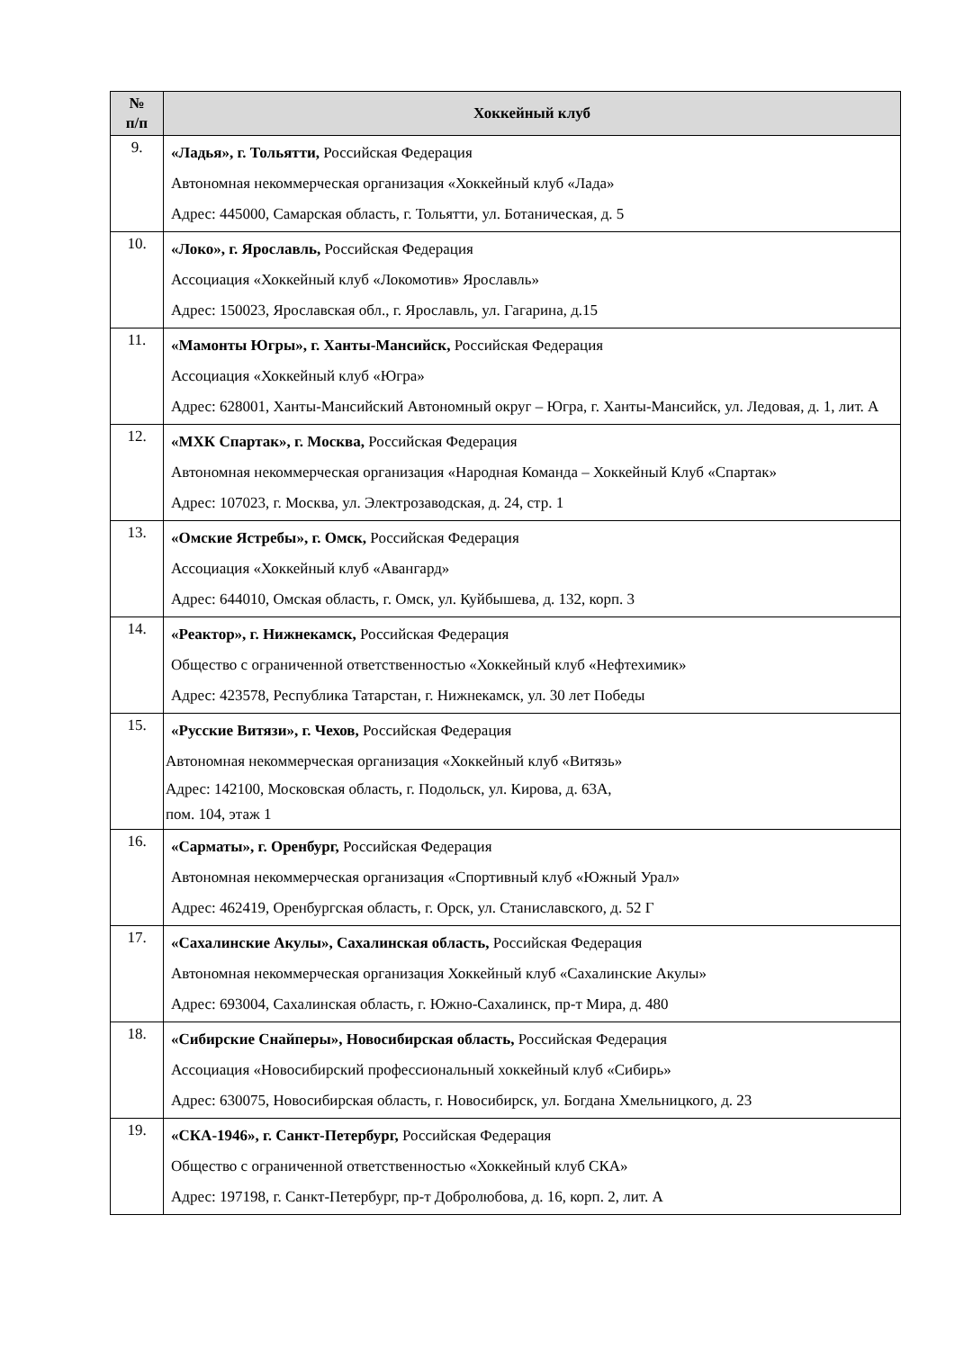| № п/п | Хоккейный клуб |
| --- | --- |
| 9. | «Ладья», г. Тольятти, Российская Федерация Автономная некоммерческая организация «Хоккейный клуб «Лада» Адрес: 445000, Самарская область, г. Тольятти, ул. Ботаническая, д. 5 |
| 10. | «Локо», г. Ярославль, Российская Федерация Ассоциация «Хоккейный клуб «Локомотив» Ярославль» Адрес: 150023, Ярославская обл., г. Ярославль, ул. Гагарина, д.15 |
| 11. | «Мамонты Югры», г. Ханты-Мансийск, Российская Федерация Ассоциация «Хоккейный клуб «Югра» Адрес: 628001, Ханты-Мансийский Автономный округ – Югра, г. Ханты-Мансийск, ул. Ледовая, д. 1, лит. А |
| 12. | «МХК Спартак», г. Москва, Российская Федерация Автономная некоммерческая организация «Народная Команда – Хоккейный Клуб «Спартак» Адрес: 107023, г. Москва, ул. Электрозаводская, д. 24, стр. 1 |
| 13. | «Омские Ястребы», г. Омск, Российская Федерация Ассоциация «Хоккейный клуб «Авангард» Адрес: 644010, Омская область, г. Омск, ул. Куйбышева, д. 132, корп. 3 |
| 14. | «Реактор», г. Нижнекамск, Российская Федерация Общество с ограниченной ответственностью «Хоккейный клуб «Нефтехимик» Адрес: 423578, Республика Татарстан, г. Нижнекамск, ул. 30 лет Победы |
| 15. | «Русские Витязи», г. Чехов, Российская Федерация Автономная некоммерческая организация «Хоккейный клуб «Витязь» Адрес: 142100, Московская область, г. Подольск, ул. Кирова, д. 63А, пом. 104, этаж 1 |
| 16. | «Сарматы», г. Оренбург, Российская Федерация Автономная некоммерческая организация «Спортивный клуб «Южный Урал» Адрес: 462419, Оренбургская область, г. Орск, ул. Станиславского, д. 52 Г |
| 17. | «Сахалинские Акулы», Сахалинская область, Российская Федерация Автономная некоммерческая организация Хоккейный клуб «Сахалинские Акулы» Адрес: 693004, Сахалинская область, г. Южно-Сахалинск, пр-т Мира, д. 480 |
| 18. | «Сибирские Снайперы», Новосибирская область, Российская Федерация Ассоциация «Новосибирский профессиональный хоккейный клуб «Сибирь» Адрес: 630075, Новосибирская область, г. Новосибирск, ул. Богдана Хмельницкого, д. 23 |
| 19. | «СКА-1946», г. Санкт-Петербург, Российская Федерация Общество с ограниченной ответственностью «Хоккейный клуб СКА» Адрес: 197198, г. Санкт-Петербург, пр-т Добролюбова, д. 16, корп. 2, лит. А |